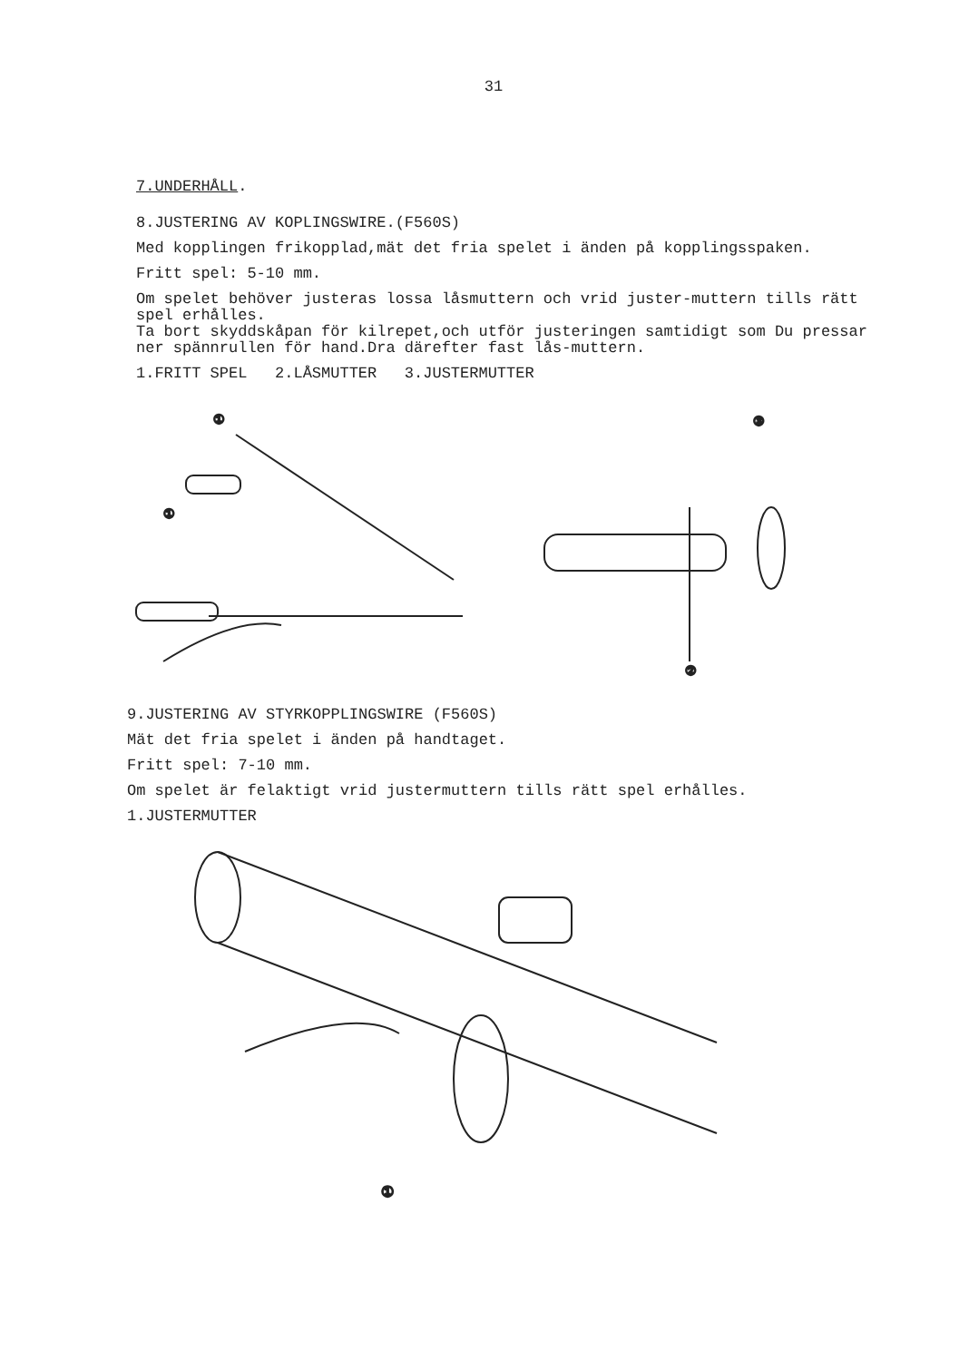31
7.UNDERHÅLL.
8.JUSTERING AV KOPLINGSWIRE.(F560S)
Med kopplingen frikopplad,mät det fria spelet i änden på kopplingsspaken.
Fritt spel: 5-10 mm.
Om spelet behöver justeras lossa låsmuttern och vrid juster-muttern tills rätt spel erhålles.
Ta bort skyddskåpan för kilrepet,och utför justeringen samtidigt som Du pressar ner spännrullen för hand.Dra därefter fast lås-muttern.
1.FRITT SPEL 2.LÅSMUTTER 3.JUSTERMUTTER
①
①
③
②
9.JUSTERING AV STYRKOPPLINGSWIRE (F560S)
Mät det fria spelet i änden på handtaget.
Fritt spel: 7-10 mm.
Om spelet är felaktigt vrid justermuttern tills rätt spel erhålles.
1.JUSTERMUTTER
①